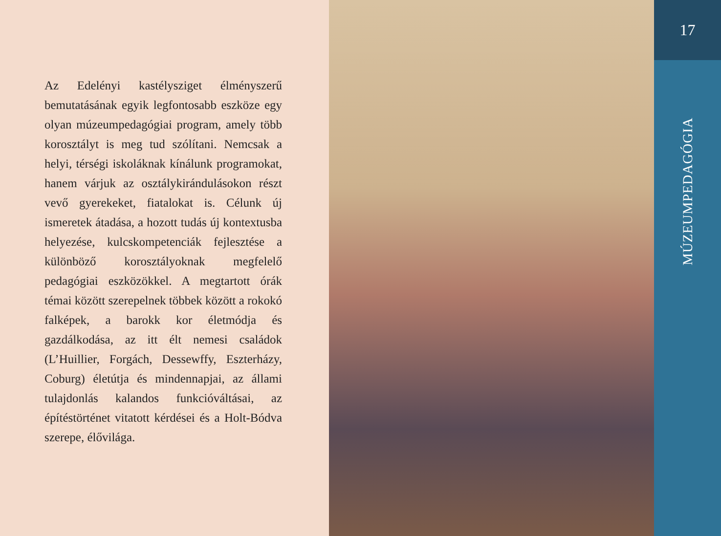Az Edelényi kastélysziget élményszerű bemutatásának egyik legfontosabb eszköze egy olyan múzeumpedagógiai program, amely több korosztályt is meg tud szólítani. Nemcsak a helyi, térségi iskoláknak kínálunk programokat, hanem várjuk az osztálykirándulásokon részt vevő gyerekeket, fiatalokat is. Célunk új ismeretek átadása, a hozott tudás új kontextusba helyezése, kulcskompetenciák fejlesztése a különböző korosztályoknak megfelelő pedagógiai eszközökkel. A megtartott órák témai között szerepelnek többek között a rokokó falképek, a barokk kor életmódja és gazdálkodása, az itt élt nemesi családok (L’Huillier, Forgách, Dessewffy, Eszterházy, Coburg) életútja és mindennapjai, az állami tulajdonlás kalandos funkcióváltásai, az építéstörténet vitatott kérdései és a Holt-Bódva szerepe, élővilága.
17
MÚZEUMPEDAGÓGIA